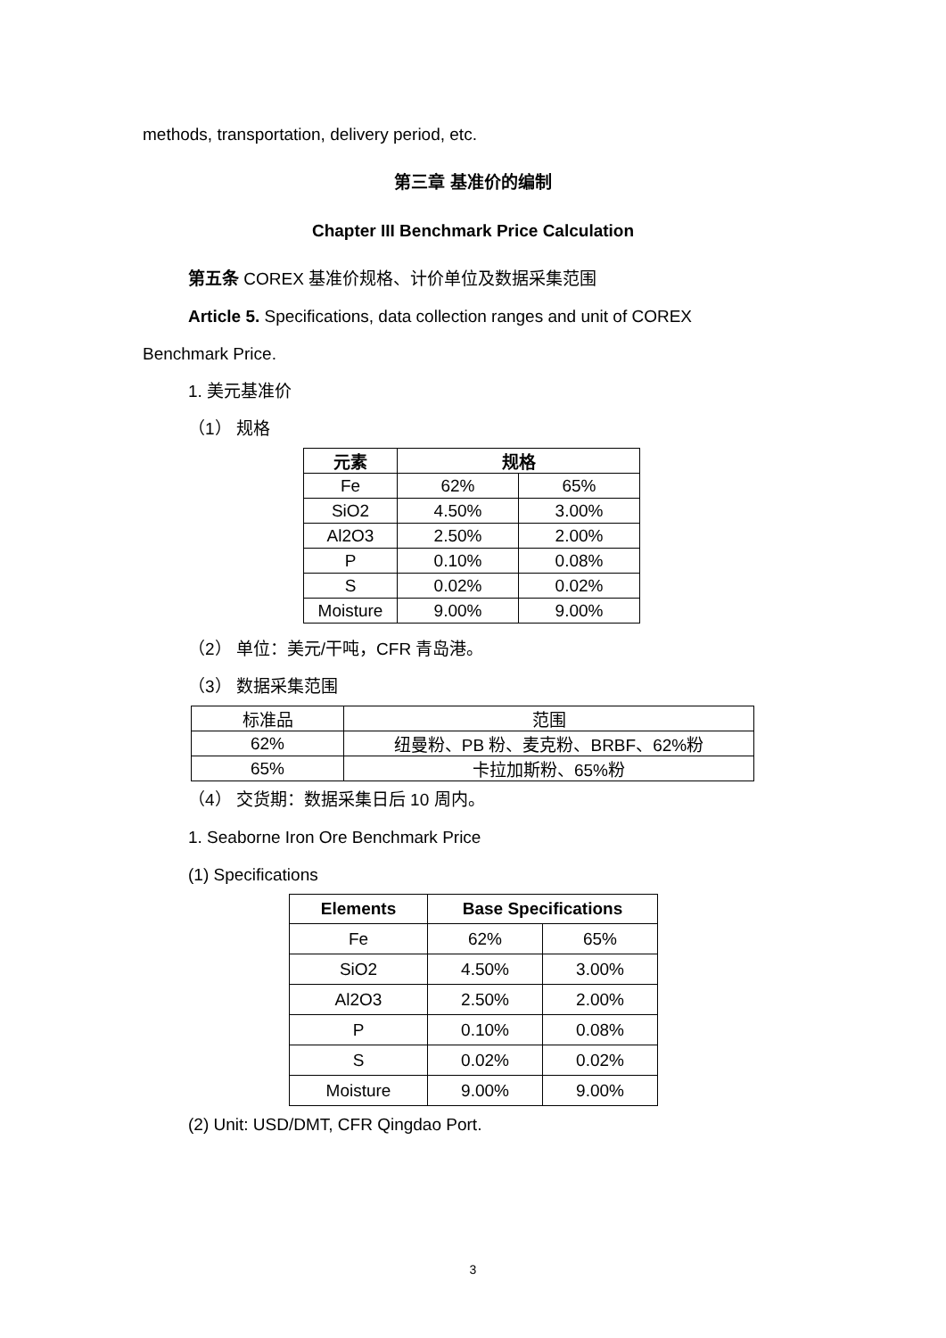methods, transportation, delivery period, etc.
第三章 基准价的编制
Chapter III Benchmark Price Calculation
第五条 COREX 基准价规格、计价单位及数据采集范围
Article 5. Specifications, data collection ranges and unit of COREX
Benchmark Price.
1. 美元基准价
（1） 规格
| 元素 | 规格 | |
| --- | --- | --- |
| Fe | 62% | 65% |
| SiO2 | 4.50% | 3.00% |
| Al2O3 | 2.50% | 2.00% |
| P | 0.10% | 0.08% |
| S | 0.02% | 0.02% |
| Moisture | 9.00% | 9.00% |
（2） 单位：美元/干吨，CFR 青岛港。
（3） 数据采集范围
| 标准品 | 范围 |
| --- | --- |
| 62% | 纽曼粉、PB 粉、麦克粉、BRBF、62%粉 |
| 65% | 卡拉加斯粉、65%粉 |
（4） 交货期：数据采集日后 10 周内。
1. Seaborne Iron Ore Benchmark Price
(1) Specifications
| Elements | Base Specifications | |
| --- | --- | --- |
| Fe | 62% | 65% |
| SiO2 | 4.50% | 3.00% |
| Al2O3 | 2.50% | 2.00% |
| P | 0.10% | 0.08% |
| S | 0.02% | 0.02% |
| Moisture | 9.00% | 9.00% |
(2) Unit: USD/DMT, CFR Qingdao Port.
3